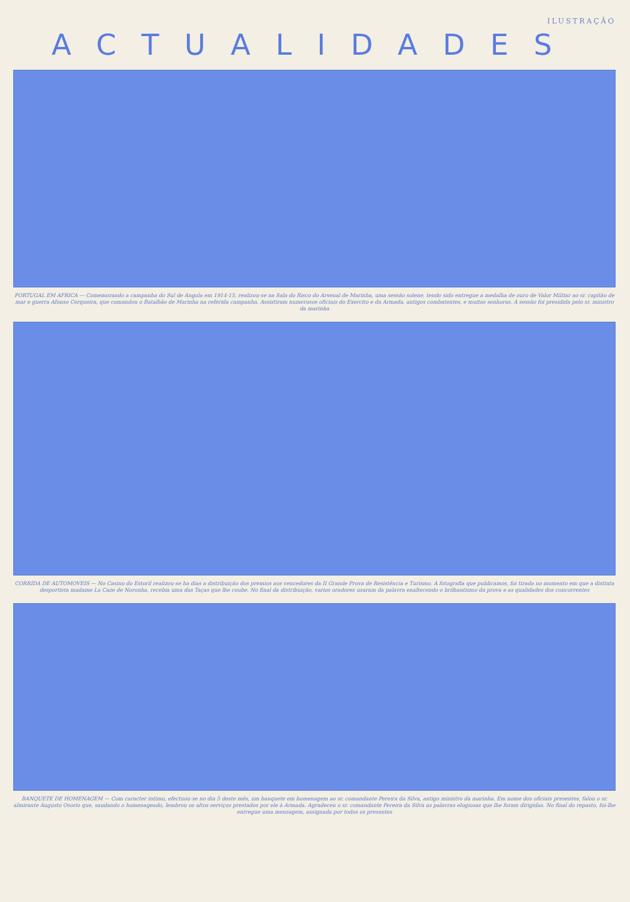ILUSTRAÇÃO
ACTUALIDADES
PORTUGAL EM AFRICA — Comemorando a campanha do Sul de Angola em 1914-15, realizou-se na Sala do Risco do Arsenal de Marinha, uma sessão solene, tendo sido entregue a medalha de ouro de Valor Militar ao sr. capitão de mar e guerra Afonso Cerqueira, que comandou o Batalhão de Marinha na referida campanha. Assistiram numerosos oficiais do Exercito e da Armada, antigos combatentes, e muitas senhoras. A sessão foi presidida pelo sr. ministro da marinha
CORRIDA DE AUTOMOVEIS — No Casino do Estoril realizou-se ha dias a distribuição dos premios aos vencedores da II Grande Prova de Resistência e Turismo. A fotografia que publicamos, foi tirada no momento em que a distinta desportista madame La Caze de Noronha, recebia uma das Taças que lhe coube. No final da distribuição, varios oradores usaram da palavra enaltecendo o brilhantismo da prova e as qualidades dos concorrentes
BANQUETE DE HOMENAGEM — Com caracter intimo, efectuou-se no dia 5 deste mês, um banquete em homenagem ao sr. comandante Pereira da Silva, antigo ministro da marinha. Em nome dos oficiais presentes, falou o sr. almirante Augusto Osorio que, saudando o homenageado, lembrou os altos serviços prestados por ele à Armada. Agradeceu o sr. comandante Pereira da Silva as palavras elogiosas que lhe foram dirigidas. No final do repasto, foi-lhe entregue uma mensagem, assignada por todos os presentes